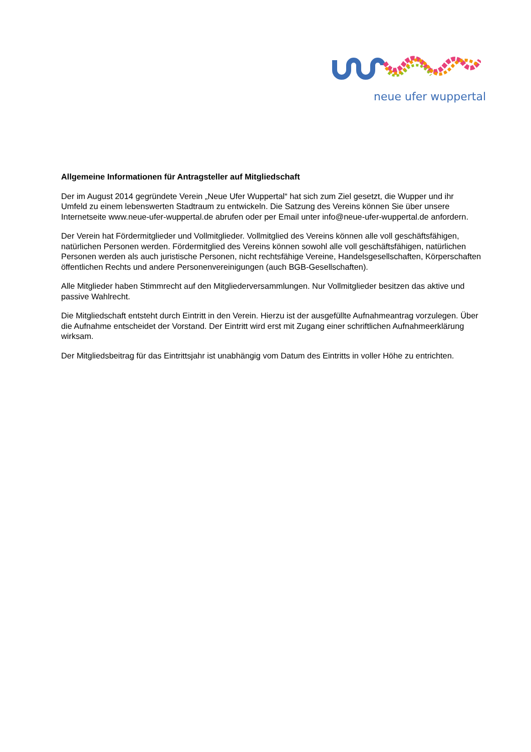neue ufer wuppertal
Allgemeine Informationen für Antragsteller auf Mitgliedschaft
Der im August 2014 gegründete Verein „Neue Ufer Wuppertal“ hat sich zum Ziel gesetzt, die Wupper und ihr Umfeld zu einem lebenswerten Stadtraum zu entwickeln. Die Satzung des Vereins können Sie über unsere Internetseite www.neue-ufer-wuppertal.de abrufen oder per Email unter info@neue-ufer-wuppertal.de anfordern.
Der Verein hat Fördermitglieder und Vollmitglieder. Vollmitglied des Vereins können alle voll geschäftsfähigen, natürlichen Personen werden. Fördermitglied des Vereins können sowohl alle voll geschäftsfähigen, natürlichen Personen werden als auch juristische Personen, nicht rechtsfähige Vereine, Handelsgesellschaften, Körperschaften öffentlichen Rechts und andere Personenvereinigungen (auch BGB-Gesellschaften).
Alle Mitglieder haben Stimmrecht auf den Mitgliederversammlungen. Nur Vollmitglieder besitzen das aktive und passive Wahlrecht.
Die Mitgliedschaft entsteht durch Eintritt in den Verein. Hierzu ist der ausgefüllte Aufnahmeantrag vorzulegen. Über die Aufnahme entscheidet der Vorstand. Der Eintritt wird erst mit Zugang einer schriftlichen Aufnahmeerklärung wirksam.
Der Mitgliedsbeitrag für das Eintrittsjahr ist unabhängig vom Datum des Eintritts in voller Höhe zu entrichten.